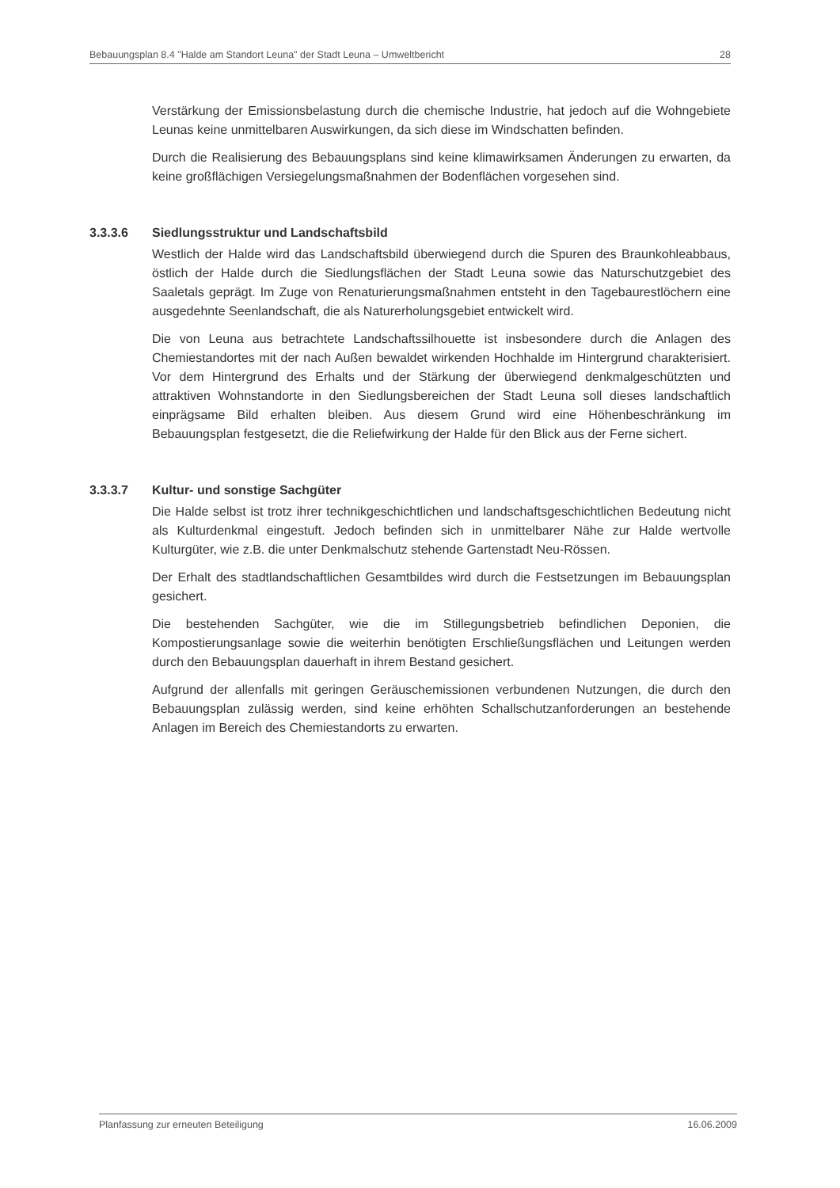Bebauungsplan 8.4 "Halde am Standort Leuna" der Stadt Leuna – Umweltbericht
28
Verstärkung der Emissionsbelastung durch die chemische Industrie, hat jedoch auf die Wohngebiete Leunas keine unmittelbaren Auswirkungen, da sich diese im Windschatten befinden.
Durch die Realisierung des Bebauungsplans sind keine klimawirksamen Änderungen zu erwarten, da keine großflächigen Versiegelungsmaßnahmen der Bodenflächen vorgesehen sind.
3.3.3.6 Siedlungsstruktur und Landschaftsbild
Westlich der Halde wird das Landschaftsbild überwiegend durch die Spuren des Braunkohleabbaus, östlich der Halde durch die Siedlungsflächen der Stadt Leuna sowie das Naturschutzgebiet des Saaletals geprägt. Im Zuge von Renaturierungsmaßnahmen entsteht in den Tagebaurestlöchern eine ausgedehnte Seenlandschaft, die als Naturerholungsgebiet entwickelt wird.
Die von Leuna aus betrachtete Landschaftssilhouette ist insbesondere durch die Anlagen des Chemiestandortes mit der nach Außen bewaldet wirkenden Hochhalde im Hintergrund charakterisiert. Vor dem Hintergrund des Erhalts und der Stärkung der überwiegend denkmalgeschützten und attraktiven Wohnstandorte in den Siedlungsbereichen der Stadt Leuna soll dieses landschaftlich einprägsame Bild erhalten bleiben. Aus diesem Grund wird eine Höhenbeschränkung im Bebauungsplan festgesetzt, die die Reliefwirkung der Halde für den Blick aus der Ferne sichert.
3.3.3.7 Kultur- und sonstige Sachgüter
Die Halde selbst ist trotz ihrer technikgeschichtlichen und landschaftsgeschichtlichen Bedeutung nicht als Kulturdenkmal eingestuft. Jedoch befinden sich in unmittelbarer Nähe zur Halde wertvolle Kulturgüter, wie z.B. die unter Denkmalschutz stehende Gartenstadt Neu-Rössen.
Der Erhalt des stadtlandschaftlichen Gesamtbildes wird durch die Festsetzungen im Bebauungsplan gesichert.
Die bestehenden Sachgüter, wie die im Stillegungsbetrieb befindlichen Deponien, die Kompostierungsanlage sowie die weiterhin benötigten Erschließungsflächen und Leitungen werden durch den Bebauungsplan dauerhaft in ihrem Bestand gesichert.
Aufgrund der allenfalls mit geringen Geräuschemissionen verbundenen Nutzungen, die durch den Bebauungsplan zulässig werden, sind keine erhöhten Schallschutzanforderungen an bestehende Anlagen im Bereich des Chemiestandorts zu erwarten.
Planfassung zur erneuten Beteiligung
16.06.2009